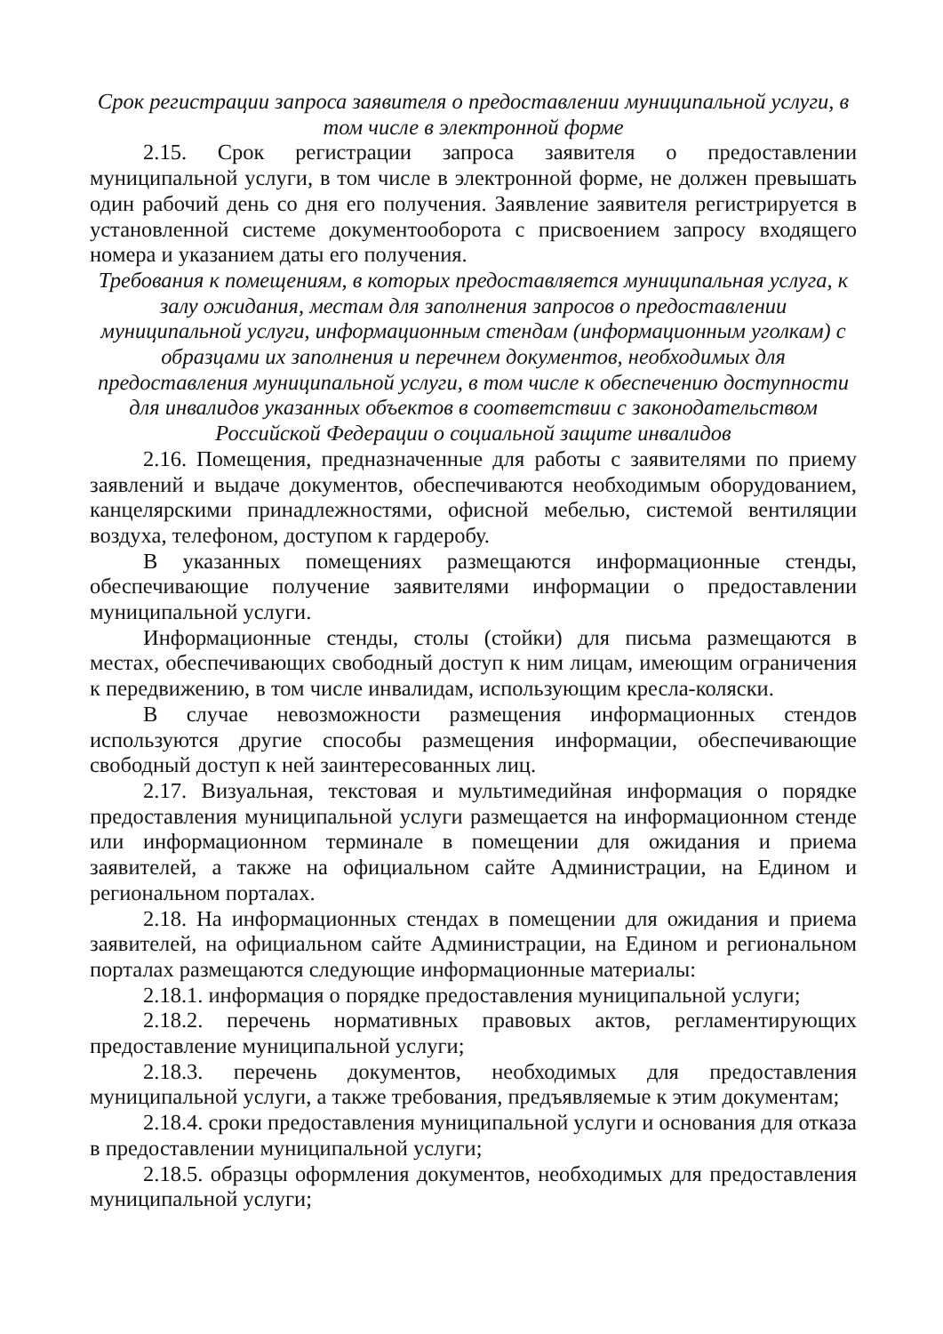Срок регистрации запроса заявителя о предоставлении муниципальной услуги, в том числе в электронной форме
2.15. Срок регистрации запроса заявителя о предоставлении муниципальной услуги, в том числе в электронной форме, не должен превышать один рабочий день со дня его получения. Заявление заявителя регистрируется в установленной системе документооборота с присвоением запросу входящего номера и указанием даты его получения.
Требования к помещениям, в которых предоставляется муниципальная услуга, к залу ожидания, местам для заполнения запросов о предоставлении муниципальной услуги, информационным стендам (информационным уголкам) с образцами их заполнения и перечнем документов, необходимых для предоставления муниципальной услуги, в том числе к обеспечению доступности для инвалидов указанных объектов в соответствии с законодательством Российской Федерации о социальной защите инвалидов
2.16. Помещения, предназначенные для работы с заявителями по приему заявлений и выдаче документов, обеспечиваются необходимым оборудованием, канцелярскими принадлежностями, офисной мебелью, системой вентиляции воздуха, телефоном, доступом к гардеробу.
В указанных помещениях размещаются информационные стенды, обеспечивающие получение заявителями информации о предоставлении муниципальной услуги.
Информационные стенды, столы (стойки) для письма размещаются в местах, обеспечивающих свободный доступ к ним лицам, имеющим ограничения к передвижению, в том числе инвалидам, использующим кресла-коляски.
В случае невозможности размещения информационных стендов используются другие способы размещения информации, обеспечивающие свободный доступ к ней заинтересованных лиц.
2.17. Визуальная, текстовая и мультимедийная информация о порядке предоставления муниципальной услуги размещается на информационном стенде или информационном терминале в помещении для ожидания и приема заявителей, а также на официальном сайте Администрации, на Едином и региональном порталах.
2.18. На информационных стендах в помещении для ожидания и приема заявителей, на официальном сайте Администрации, на Едином и региональном порталах размещаются следующие информационные материалы:
2.18.1. информация о порядке предоставления муниципальной услуги;
2.18.2. перечень нормативных правовых актов, регламентирующих предоставление муниципальной услуги;
2.18.3. перечень документов, необходимых для предоставления муниципальной услуги, а также требования, предъявляемые к этим документам;
2.18.4. сроки предоставления муниципальной услуги и основания для отказа в предоставлении муниципальной услуги;
2.18.5. образцы оформления документов, необходимых для предоставления муниципальной услуги;